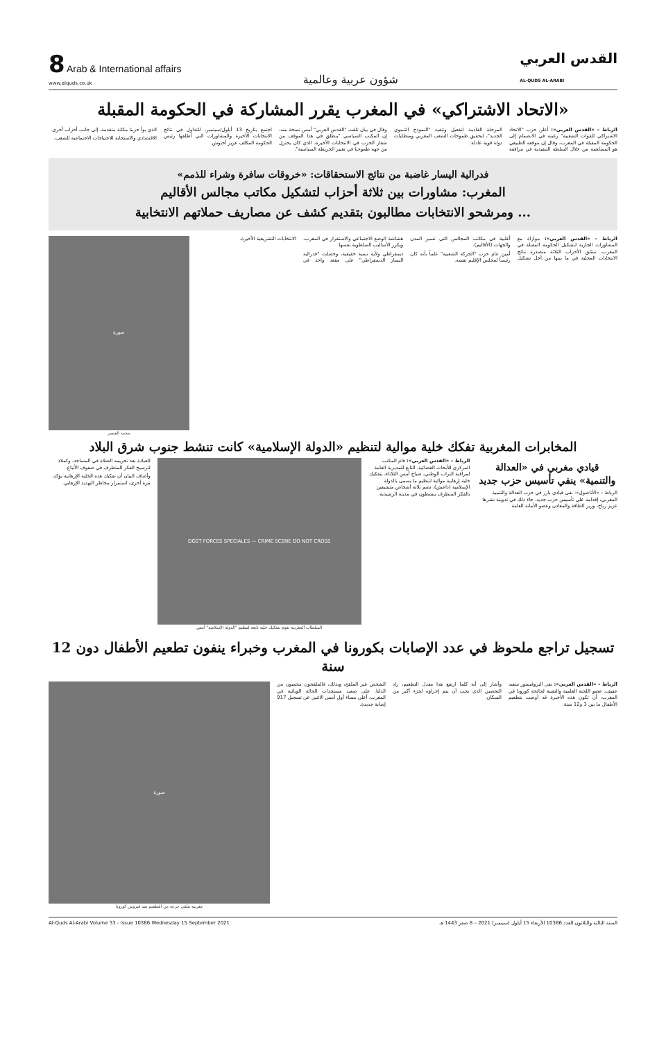8 Arab & International affairs
www.alquds.co.uk
شؤون عربية وعالمية
القدس العربي
AL-QUDS AL-ARABI
«الاتحاد الاشتراكي» في المغرب يقرر المشاركة في الحكومة المقبلة
الرباط – «القدس العربي»: أعلن حزب "الاتحاد الاشتراكي للقوات الشعبية" رغبته في الانضمام إلى الحكومة المقبلة في المغرب، وقال إن موقعه الطبيعي هو المساهمة من خلال السلطة التنفيذية في مرافقة المرحلة القادمة لتفعيل وتنفيذ "النموذج التنموي الجديد"، لتحقيق طموحات الشعب المغربي ومتطلبات دولة قوية عادلة.
وقال في بيان تلقت "القدس العربي" أمس نسخة منه، إن المكتب السياسي "ينطلق في هذا الموقف من شعار الحزب في الانتخابات الأخيرة، الذي كان يختزل من جهة طموحنا في تغيير الخريطة السياسية".
اجتمع بتاريخ 13 أيلول/سبتمبر، للتداول في نتائج الانتخابات الأخيرة والمشاورات التي أطلقها رئيس الحكومة المكلف عزيز أخنوش.
الذي بوأ حزبنا مكانة متقدمة، إلى جانب أحزاب أخرى.
الاقتصادي والاستجابة للاحتياجات الاجتماعية للشعب.
فدرالية اليسار غاضبة من نتائج الاستحقاقات: «خروقات سافرة وشراء للذمم»
المغرب: مشاورات بين ثلاثة أحزاب لتشكيل مكاتب مجالس الأقاليم
... ومرشحو الانتخابات مطالبون بتقديم كشف عن مصاريف حملاتهم الانتخابية
الرباط – «القدس العربي»: موازاة مع المشاورات الجارية لتشكيل الحكومة المقبلة في المغرب، تنسّق الأحزاب الثلاثة متصدرة نتائج الانتخابات المحلية في ما بينها من أجل تشكيل أغلبية في مكاتب المجالس التي تسير المدن والجهات (الأقاليم).
أمين عام حزب "الحركة الشعبية" علماً بأنه كان رئيساً لمجلس الإقليم نفسه.
هشاشة الوضع الاجتماعي والاستقرار في المغرب، ويكرر الأساليب السلطوية نفسها.
ديمقراطي ولأية تنمية حقيقية، وحصلت "فدرالية اليسار الديمقراطي" على مقعد واحد في الانتخابات التشريعية الأخيرة.
صورة
محمد العنصر
المخابرات المغربية تفكك خلية موالية لتنظيم «الدولة الإسلامية» كانت تنشط جنوب شرق البلاد
قيادي مغربي في «العدالة والتنمية» ينفي تأسيس حزب جديد
الرباط – «الأناضول»: نفى قيادي بارز في حزب العدالة والتنمية المغربي، إقدامه على تأسيس حزب جديد. جاء ذلك في تدوينة نشرها عزيز رباح، وزير الطاقة والمعادن وعضو الأمانة العامة.
الرباط – «القدس العربي»: قام المكتب المركزي للأبحاث القضائية، التابع للمديرية العامة لمراقبة التراب الوطني، صباح أمس الثلاثاء، بتفكيك خلية إرهابية موالية لتنظيم ما يسمى بالدولة الإسلامية (داعش)، تضم ثلاثة أشخاص متشبعين بالفكر المتطرف ينشطون في مدينة الرشيدية.
DGST FORCES SPECIALES — CRIME SCENE DO NOT CROSS
السلطات المغربية تقوم بتفكيك خلية تابعة لتنظيم "الدولة الإسلامية" أمس
للعبادة بعد تحريمه الصلاة في المساجد، وكملاذ لترسيخ الفكر المتطرف في صفوف الأتباع.
وأضاف البيان أن تفكيك هذه الخلية الإرهابية يؤكد، مرة أخرى، استمرار مخاطر التهديد الإرهابي.
تسجيل تراجع ملحوظ في عدد الإصابات بكورونا في المغرب وخبراء ينفون تطعيم الأطفال دون 12 سنة
الرباط – «القدس العربي»: نفى البروفيسور سعيد عفيف، عضو اللجنة العلمية والتقنية لجائحة كورونا في المغرب، أن تكون هذه الأخيرة قد أوصت بتطعيم الأطفال ما بين 3 و12 سنة.
وأشار إلى أنه كلما ارتفع هذا معدل التطعيم، زاد التحصين الذي يجب أن يتم إجراؤه لجزء أكبر من السكان.
الشخص غير الملقح، وبذلك، فالملقحون محميون من الدلتا. على صعيد مستجدات الحالة الوبائية في المغرب، أعلن مساء أول أمس الاثنين عن تسجيل 917 إصابة جديدة.
صورة
مغربية تتلقى جرعة من التطعيم ضد فيروس كورونا
Al-Quds Al-Arabi Volume 33 - Issue 10386 Wednesday 15 September 2021 السنة الثالثة والثلاثون العدد 10386 الأربعاء 15 أيلول (سبتمبر) 2021 – 8 صفر 1443 هـ